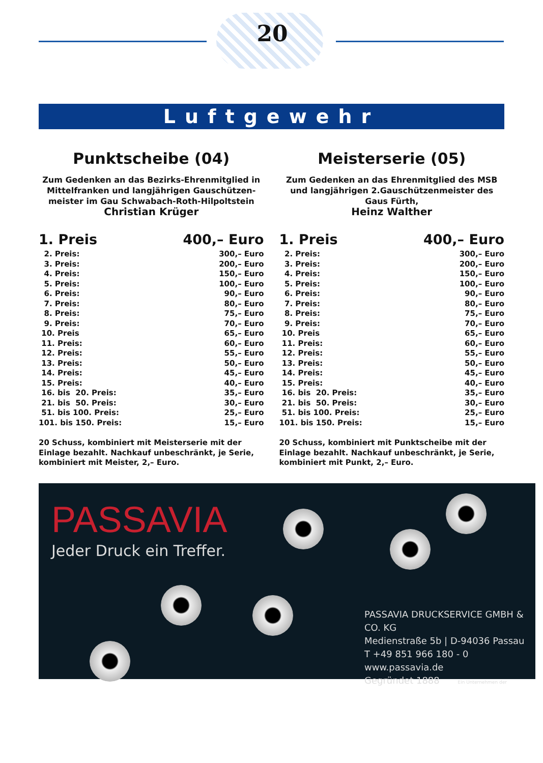20
Luftgewehr
Punktscheibe (04)
Zum Gedenken an das Bezirks-Ehrenmitglied in Mittelfranken und langjährigen Gauschützen-meister im Gau Schwabach-Roth-Hilpoltstein
Christian Krüger
| 1. Preis | 400,– Euro |
| 2. Preis: | 300,– Euro |
| 3. Preis: | 200,– Euro |
| 4. Preis: | 150,– Euro |
| 5. Preis: | 100,– Euro |
| 6. Preis: | 90,– Euro |
| 7. Preis: | 80,– Euro |
| 8. Preis: | 75,– Euro |
| 9. Preis: | 70,– Euro |
| 10. Preis | 65,– Euro |
| 11. Preis: | 60,– Euro |
| 12. Preis: | 55,– Euro |
| 13. Preis: | 50,– Euro |
| 14. Preis: | 45,– Euro |
| 15. Preis: | 40,– Euro |
| 16. bis 20. Preis: | 35,– Euro |
| 21. bis 50. Preis: | 30,– Euro |
| 51. bis 100. Preis: | 25,– Euro |
| 101. bis 150. Preis: | 15,– Euro |
20 Schuss, kombiniert mit Meisterserie mit der Einlage bezahlt. Nachkauf unbeschränkt, je Serie, kombiniert mit Meister, 2,– Euro.
Meisterserie (05)
Zum Gedenken an das Ehrenmitglied des MSB und langjährigen 2.Gauschützenmeister des Gaus Fürth,
Heinz Walther
| 1. Preis | 400,– Euro |
| 2. Preis: | 300,– Euro |
| 3. Preis: | 200,– Euro |
| 4. Preis: | 150,– Euro |
| 5. Preis: | 100,– Euro |
| 6. Preis: | 90,– Euro |
| 7. Preis: | 80,– Euro |
| 8. Preis: | 75,– Euro |
| 9. Preis: | 70,– Euro |
| 10. Preis | 65,– Euro |
| 11. Preis: | 60,– Euro |
| 12. Preis: | 55,– Euro |
| 13. Preis: | 50,– Euro |
| 14. Preis: | 45,– Euro |
| 15. Preis: | 40,– Euro |
| 16. bis 20. Preis: | 35,– Euro |
| 21. bis 50. Preis: | 30,– Euro |
| 51. bis 100. Preis: | 25,– Euro |
| 101. bis 150. Preis: | 15,– Euro |
20 Schuss, kombiniert mit Punktscheibe mit der Einlage bezahlt. Nachkauf unbeschränkt, je Serie, kombiniert mit Punkt, 2,– Euro.
PASSAVIA
Jeder Druck ein Treffer.
PASSAVIA DRUCKSERVICE GMBH & CO. KG
Medienstraße 5b | D-94036 Passau
T +49 851 966 180 - 0
www.passavia.de
Gegründet 1888 Ein Unternehmen der